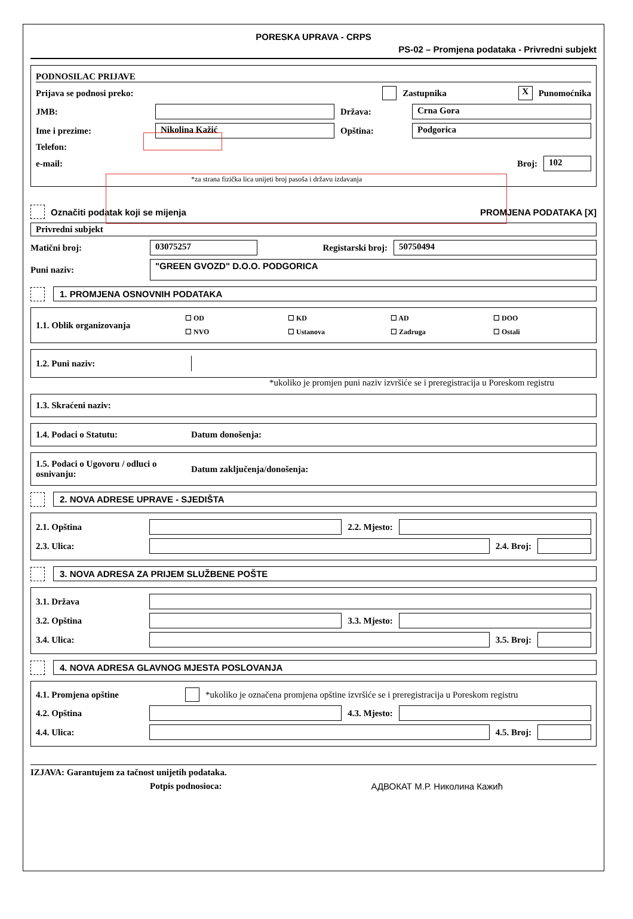PORESKA UPRAVA - CRPS
PS-02 – Promjena podataka - Privredni subjekt
PODNOSILAC PRIJAVE
Prijava se podnosi preko: Zastupnika X Punomoćnika
JMB: Država: Crna Gora
Ime i prezime: Nikolina Kažić Opština: Podgorica
Telefon:
e-mail: Broj: 102
*za strana fizička lica unijeti broj pasoša i državu izdavanja
Označiti podatak koji se mijenja PROMJENA PODATAKA [X]
Privredni subjekt
Matični broj: 03075257 Registarski broj: 50750494
Puni naziv: "GREEN GVOZD" D.O.O. PODGORICA
1. PROMJENA OSNOVNIH PODATAKA
1.1. Oblik organizovanja ☐ OD ☐ KD ☐ AD ☐ DOO ☐ NVO ☐ Ustanova ☐ Zadruga ☐ Ostali
1.2. Puni naziv:
*ukoliko je promjen puni naziv izvršiće se i preregistracija u Poreskom registru
1.3. Skraćeni naziv:
1.4. Podaci o Statutu: Datum donošenja:
1.5. Podaci o Ugovoru / odluci o osnivanju: Datum zaključenja/donošenja:
2. NOVA ADRESE UPRAVE - SJEDIŠTA
2.1. Opština 2.2. Mjesto:
2.3. Ulica: 2.4. Broj:
3. NOVA ADRESA ZA PRIJEM SLUŽBENE POŠTE
3.1. Država
3.2. Opština 3.3. Mjesto:
3.4. Ulica: 3.5. Broj:
4. NOVA ADRESA GLAVNOG MJESTA POSLOVANJA
4.1. Promjena opštine *ukoliko je označena promjena opštine izvršiće se i preregistracija u Poreskom registru
4.2. Opština 4.3. Mjesto:
4.4. Ulica: 4.5. Broj:
IZJAVA: Garantujem za tačnost unijetih podataka.
Potpis podnosioca: АДВОКАТ М.Р. Николина Кажић